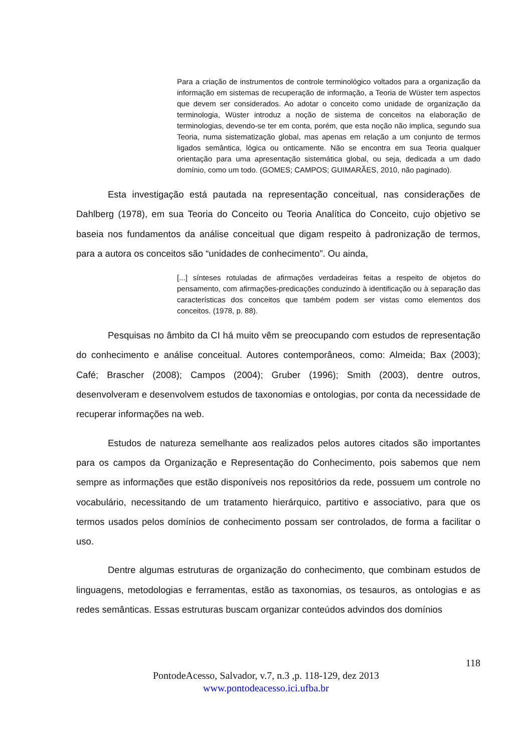Para a criação de instrumentos de controle terminológico voltados para a organização da informação em sistemas de recuperação de informação, a Teoria de Wüster tem aspectos que devem ser considerados. Ao adotar o conceito como unidade de organização da terminologia, Wüster introduz a noção de sistema de conceitos na elaboração de terminologias, devendo-se ter em conta, porém, que esta noção não implica, segundo sua Teoria, numa sistematização global, mas apenas em relação a um conjunto de termos ligados semântica, lógica ou onticamente. Não se encontra em sua Teoria qualquer orientação para uma apresentação sistemática global, ou seja, dedicada a um dado domínio, como um todo. (GOMES; CAMPOS; GUIMARÃES, 2010, não paginado).
Esta investigação está pautada na representação conceitual, nas considerações de Dahlberg (1978), em sua Teoria do Conceito ou Teoria Analítica do Conceito, cujo objetivo se baseia nos fundamentos da análise conceitual que digam respeito à padronização de termos, para a autora os conceitos são “unidades de conhecimento”. Ou ainda,
[...] sínteses rotuladas de afirmações verdadeiras feitas a respeito de objetos do pensamento, com afirmações-predicações conduzindo à identificação ou à separação das características dos conceitos que também podem ser vistas como elementos dos conceitos. (1978, p. 88).
Pesquisas no âmbito da CI há muito vêm se preocupando com estudos de representação do conhecimento e análise conceitual. Autores contemporâneos, como: Almeida; Bax (2003); Café; Brascher (2008); Campos (2004); Gruber (1996); Smith (2003), dentre outros, desenvolveram e desenvolvem estudos de taxonomias e ontologias, por conta da necessidade de recuperar informações na web.
Estudos de natureza semelhante aos realizados pelos autores citados são importantes para os campos da Organização e Representação do Conhecimento, pois sabemos que nem sempre as informações que estão disponíveis nos repositórios da rede, possuem um controle no vocabulário, necessitando de um tratamento hierárquico, partitivo e associativo, para que os termos usados pelos domínios de conhecimento possam ser controlados, de forma a facilitar o uso.
Dentre algumas estruturas de organização do conhecimento, que combinam estudos de linguagens, metodologias e ferramentas, estão as taxonomias, os tesauros, as ontologias e as redes semânticas. Essas estruturas buscam organizar conteúdos advindos dos domínios
118
PontodeAcesso, Salvador, v.7, n.3 ,p. 118-129, dez 2013
www.pontodeacesso.ici.ufba.br